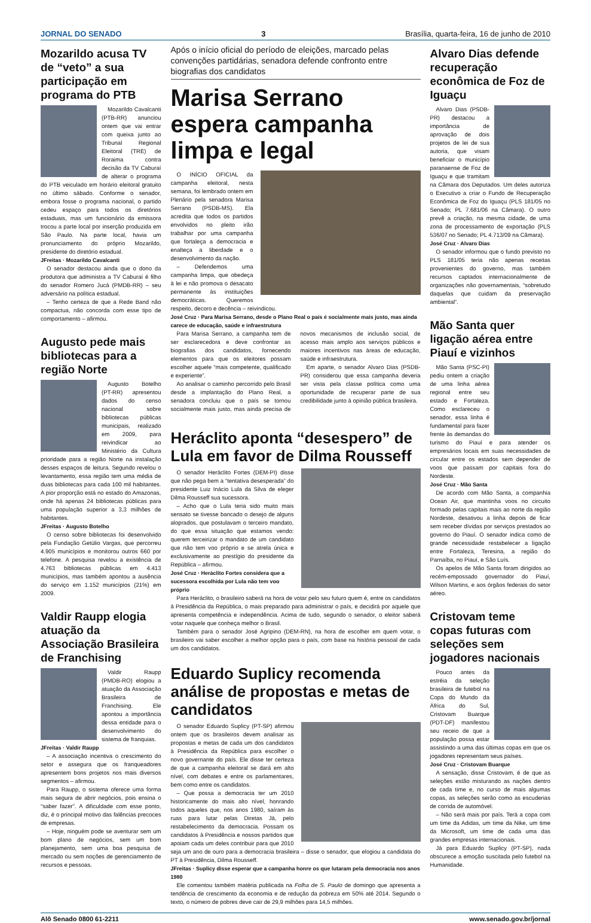JORNAL DO SENADO 3 Brasília, quarta-feira, 16 de junho de 2010
Mozarildo acusa TV de “veto” a sua participação em programa do PTB
Mozarildo Cavalcanti (PTB-RR) anunciou ontem que vai entrar com queixa junto ao Tribunal Regional Eleitoral (TRE) de Roraima contra decisão da TV Caburaí de alterar o programa do PTB veiculado em horário eleitoral gratuito no último sábado. Conforme o senador, embora fosse o programa nacional, o partido cedeu espaço para todos os diretórios estaduais, mas um funcionário da emissora trocou a parte local por inserção produzida em São Paulo. Na parte local, havia um pronunciamento do próprio Mozarildo, presidente do diretório estadual.
JFreitas · Mozarildo Cavalcanti
O senador destacou ainda que o dono da produtora que administra a TV Caburaí é filho do senador Romero Jucá (PMDB-RR) – seu adversário na política estadual.
– Tenho certeza de que a Rede Band não compactua, não concorda com esse tipo de comportamento – afirmou.
Augusto pede mais bibliotecas para a região Norte
Augusto Botelho (PT-RR) apresentou dados do censo nacional sobre bibliotecas públicas municipais, realizado em 2009, para reivindicar ao Ministério da Cultura prioridade para a região Norte na instalação desses espaços de leitura. Segundo revelou o levantamento, essa região tem uma média de duas bibliotecas para cada 100 mil habitantes. A pior proporção está no estado do Amazonas, onde há apenas 24 bibliotecas públicas para uma população superior a 3,3 milhões de habitantes.
JFreitas · Augusto Botelho
O censo sobre bibliotecas foi desenvolvido pela Fundação Getúlio Vargas, que percorreu 4.905 municípios e monitorou outros 660 por telefone. A pesquisa revelou a existência de 4.763 bibliotecas públicas em 4.413 municípios, mas também apontou a ausência do serviço em 1.152 municípios (21%) em 2009.
Valdir Raupp elogia atuação da Associação Brasileira de Franchising
Valdir Raupp (PMDB-RO) elogiou a atuação da Associação Brasileira de Franchising. Ele apontou a importância dessa entidade para o desenvolvimento do sistema de franquias.
JFreitas · Valdir Raupp
– A associação incentiva o crescimento do setor e assegura que os franqueadores apresentem bons projetos nos mais diversos segmentos – afirmou.
Para Raupp, o sistema oferece uma forma mais segura de abrir negócios, pois ensina o “saber fazer”. A dificuldade com esse ponto, diz, é o principal motivo das falências precoces de empresas.
– Hoje, ninguém pode se aventurar sem um bom plano de negócios, sem um bom planejamento, sem uma boa pesquisa de mercado ou sem noções de gerenciamento de recursos e pessoas.
Após o início oficial do período de eleições, marcado pelas convenções partidárias, senadora defende confronto entre biografias dos candidatos
Marisa Serrano espera campanha limpa e legal
O INÍCIO OFICIAL da campanha eleitoral, nesta semana, foi lembrado ontem em Plenário pela senadora Marisa Serrano (PSDB-MS). Ela acredita que todos os partidos envolvidos no pleito irão trabalhar por uma campanha que fortaleça a democracia e enalteça a liberdade e o desenvolvimento da nação.
– Defendemos uma campanha limpa, que obedeça à lei e não promova o desacato permanente às instituições democráticas. Queremos respeito, decoro e decência – reivindicou.
José Cruz · Para Marisa Serrano, desde o Plano Real o país é socialmente mais justo, mas ainda carece de educação, saúde e infraestrutura
Para Marisa Serrano, a campanha tem de ser esclarecedora e deve confrontar as biografias dos candidatos, fornecendo elementos para que os eleitores possam escolher aquele “mais competente, qualificado e experiente”.
Ao analisar o caminho percorrido pelo Brasil desde a implantação do Plano Real, a senadora concluiu que o país se tornou socialmente mais justo, mas ainda precisa de novos mecanismos de inclusão social, de acesso mais amplo aos serviços públicos e maiores incentivos nas áreas de educação, saúde e infraestrutura.
Em aparte, o senador Alvaro Dias (PSDB-PR) considerou que essa campanha deveria ser vista pela classe política como uma oportunidade de recuperar parte de sua credibilidade junto à opinião pública brasileira.
Heráclito aponta “desespero” de Lula em favor de Dilma Rousseff
O senador Heráclito Fortes (DEM-PI) disse que não pega bem a “tentativa desesperada” do presidente Luiz Inácio Lula da Silva de eleger Dilma Rousseff sua sucessora.
– Acho que o Lula teria sido muito mais sensato se tivesse bancado o desejo de alguns aloprados, que postulavam o terceiro mandato, do que essa situação que estamos vendo: querem terceirizar o mandato de um candidato que não tem voo próprio e se atrela única e exclusivamente ao prestígio do presidente da República – afirmou.
José Cruz · Heráclito Fortes considera que a sucessora escolhida por Lula não tem voo próprio
Para Heráclito, o brasileiro saberá na hora de votar pelo seu futuro quem é, entre os candidatos à Presidência da República, o mais preparado para administrar o país, e decidirá por aquele que apresenta competência e independência. Acima de tudo, segundo o senador, o eleitor saberá votar naquele que conheça melhor o Brasil.
Também para o senador José Agripino (DEM-RN), na hora de escolher em quem votar, o brasileiro vai saber escolher a melhor opção para o país, com base na história pessoal de cada um dos candidatos.
Eduardo Suplicy recomenda análise de propostas e metas de candidatos
O senador Eduardo Suplicy (PT-SP) afirmou ontem que os brasileiros devem analisar as propostas e metas de cada um dos candidatos à Presidência da República para escolher o novo governante do país. Ele disse ter certeza de que a campanha eleitoral se dará em alto nível, com debates e entre os parlamentares, bem como entre os candidatos.
– Que possa a democracia ter um 2010 historicamente do mais alto nível, honrando todos aqueles que, nos anos 1980, saíram às ruas para lutar pelas Diretas Já, pelo restabelecimento da democracia. Possam os candidatos à Presidência e nossos partidos que apoiam cada um deles contribuir para que 2010 seja um ano de ouro para a democracia brasileira – disse o senador, que elogiou a candidata do PT à Presidência, Dilma Rousseff.
JFreitas · Suplicy disse esperar que a campanha honre os que lutaram pela democracia nos anos 1980
Ele comentou também matéria publicada na Folha de S. Paulo de domingo que apresenta a tendência de crescimento da economia e de redução da pobreza em 50% até 2014. Segundo o texto, o número de pobres deve cair de 29,9 milhões para 14,5 milhões.
Alvaro Dias defende recuperação econômica de Foz de Iguaçu
Alvaro Dias (PSDB-PR) destacou a importância de aprovação de dois projetos de lei de sua autoria, que visam beneficiar o município paranaense de Foz de Iguaçu e que tramitam na Câmara dos Deputados. Um deles autoriza o Executivo a criar o Fundo de Recuperação Econômica de Foz do Iguaçu (PLS 181/05 no Senado; PL 7.681/06 na Câmara). O outro prevê a criação, na mesma cidade, de uma zona de processamento de exportação (PLS 536/07 no Senado; PL 4.713/09 na Câmara).
José Cruz · Alvaro Dias
O senador informou que o fundo previsto no PLS 181/05 teria não apenas receitas provenientes do governo, mas também recursos captados internacionalmente de organizações não governamentais, “sobretudo daquelas que cuidam da preservação ambiental”.
Mão Santa quer ligação aérea entre Piauí e vizinhos
Mão Santa (PSC-PI) pediu ontem a criação de uma linha aérea regional entre seu estado e Fortaleza. Como esclareceu o senador, essa linha é fundamental para fazer frente às demandas do turismo do Piauí e para atender os empresários locais em suas necessidades de circular entre os estados sem depender de voos que passam por capitais fora do Nordeste.
José Cruz · Mão Santa
De acordo com Mão Santa, a companhia Ocean Air, que mantinha voos no circuito formado pelas capitais mais ao norte da região Nordeste, desativou a linha depois de ficar sem receber dívidas por serviços prestados ao governo do Piauí. O senador indica como de grande necessidade restabelecer a ligação entre Fortaleza, Teresina, a região do Parnaíba, no Piauí, e São Luís.
Os apelos de Mão Santa foram dirigidos ao recém-empossado governador do Piauí, Wilson Martins, e aos órgãos federais do setor aéreo.
Cristovam teme copas futuras com seleções sem jogadores nacionais
Pouco antes da estréia da seleção brasileira de futebol na Copa do Mundo da África do Sul, Cristovam Buarque (PDT-DF) manifestou seu receio de que a população possa estar assistindo a uma das últimas copas em que os jogadores representam seus países.
José Cruz · Cristovam Buarque
A sensação, disse Cristovam, é de que as seleções estão misturando as nações dentro de cada time e, no curso de mais algumas copas, as seleções serão como as escuderias de corrida de automóvel.
– Não será mais por país. Terá a copa com um time da Adidas, um time da Nike, um time da Microsoft, um time de cada uma das grandes empresas internacionais.
Já para Eduardo Suplicy (PT-SP), nada obscurece a emoção suscitada pelo futebol na Humanidade.
Alô Senado 0800 61-2211 www.senado.gov.br/jornal